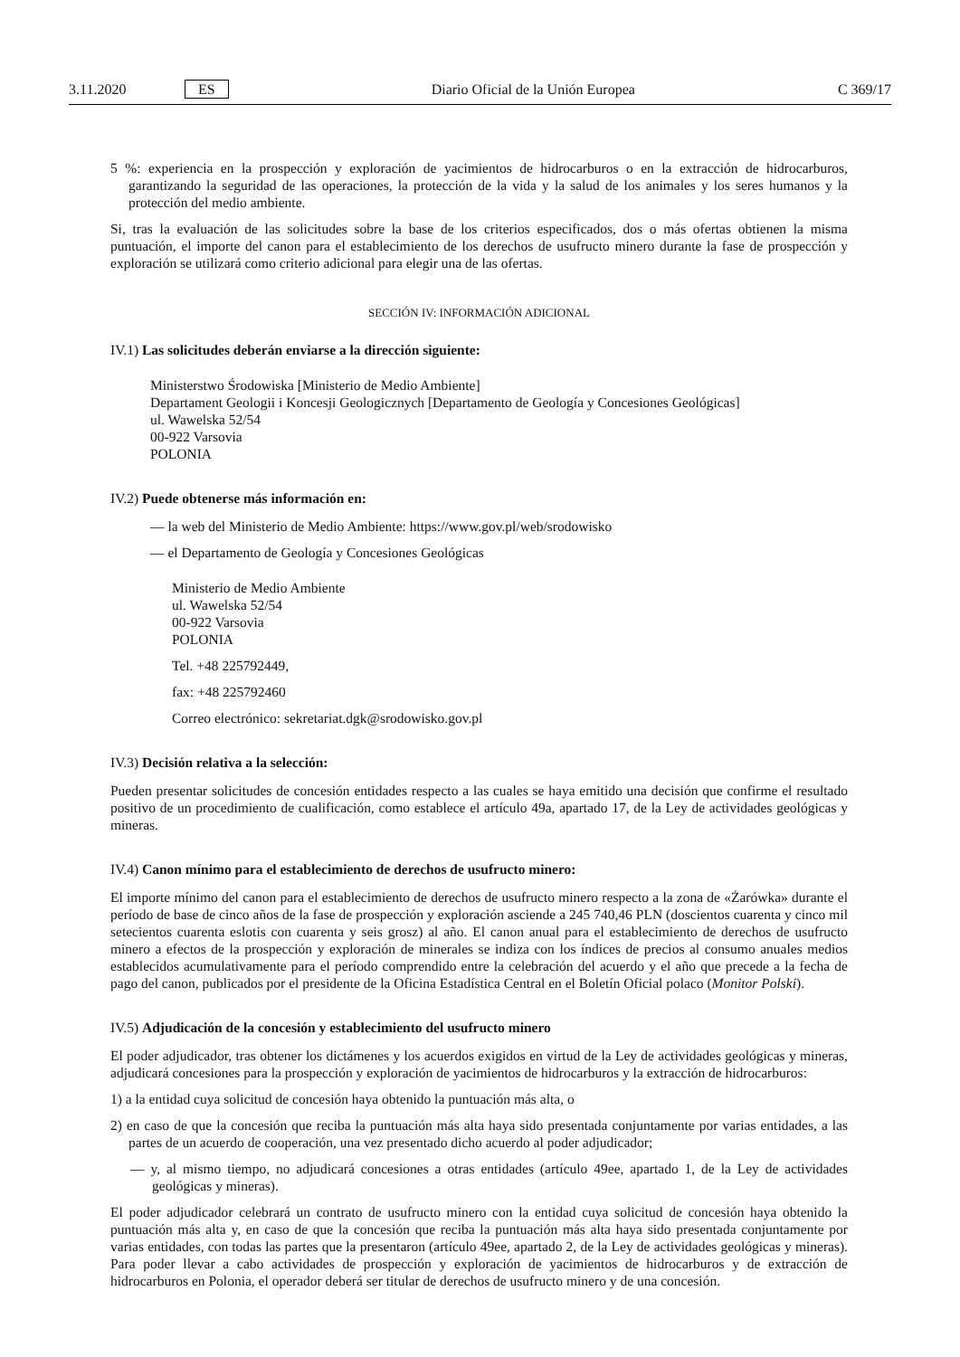3.11.2020 ES Diario Oficial de la Unión Europea C 369/17
5 %: experiencia en la prospección y exploración de yacimientos de hidrocarburos o en la extracción de hidrocarburos, garantizando la seguridad de las operaciones, la protección de la vida y la salud de los animales y los seres humanos y la protección del medio ambiente.
Si, tras la evaluación de las solicitudes sobre la base de los criterios especificados, dos o más ofertas obtienen la misma puntuación, el importe del canon para el establecimiento de los derechos de usufructo minero durante la fase de prospección y exploración se utilizará como criterio adicional para elegir una de las ofertas.
SECCIÓN IV: INFORMACIÓN ADICIONAL
IV.1) Las solicitudes deberán enviarse a la dirección siguiente:
Ministerstwo Środowiska [Ministerio de Medio Ambiente]
Departament Geologii i Koncesji Geologicznych [Departamento de Geología y Concesiones Geológicas]
ul. Wawelska 52/54
00-922 Varsovia
POLONIA
IV.2) Puede obtenerse más información en:
— la web del Ministerio de Medio Ambiente: https://www.gov.pl/web/srodowisko
— el Departamento de Geología y Concesiones Geológicas
Ministerio de Medio Ambiente
ul. Wawelska 52/54
00-922 Varsovia
POLONIA
Tel. +48 225792449,
fax: +48 225792460
Correo electrónico: sekretariat.dgk@srodowisko.gov.pl
IV.3) Decisión relativa a la selección:
Pueden presentar solicitudes de concesión entidades respecto a las cuales se haya emitido una decisión que confirme el resultado positivo de un procedimiento de cualificación, como establece el artículo 49a, apartado 17, de la Ley de actividades geológicas y mineras.
IV.4) Canon mínimo para el establecimiento de derechos de usufructo minero:
El importe mínimo del canon para el establecimiento de derechos de usufructo minero respecto a la zona de «Żarówka» durante el período de base de cinco años de la fase de prospección y exploración asciende a 245 740,46 PLN (doscientos cuarenta y cinco mil setecientos cuarenta eslotis con cuarenta y seis grosz) al año. El canon anual para el establecimiento de derechos de usufructo minero a efectos de la prospección y exploración de minerales se indiza con los índices de precios al consumo anuales medios establecidos acumulativamente para el período comprendido entre la celebración del acuerdo y el año que precede a la fecha de pago del canon, publicados por el presidente de la Oficina Estadística Central en el Boletín Oficial polaco (Monitor Polski).
IV.5) Adjudicación de la concesión y establecimiento del usufructo minero
El poder adjudicador, tras obtener los dictámenes y los acuerdos exigidos en virtud de la Ley de actividades geológicas y mineras, adjudicará concesiones para la prospección y exploración de yacimientos de hidrocarburos y la extracción de hidrocarburos:
1) a la entidad cuya solicitud de concesión haya obtenido la puntuación más alta, o
2) en caso de que la concesión que reciba la puntuación más alta haya sido presentada conjuntamente por varias entidades, a las partes de un acuerdo de cooperación, una vez presentado dicho acuerdo al poder adjudicador;
— y, al mismo tiempo, no adjudicará concesiones a otras entidades (artículo 49ee, apartado 1, de la Ley de actividades geológicas y mineras).
El poder adjudicador celebrará un contrato de usufructo minero con la entidad cuya solicitud de concesión haya obtenido la puntuación más alta y, en caso de que la concesión que reciba la puntuación más alta haya sido presentada conjuntamente por varias entidades, con todas las partes que la presentaron (artículo 49ee, apartado 2, de la Ley de actividades geológicas y mineras). Para poder llevar a cabo actividades de prospección y exploración de yacimientos de hidrocarburos y de extracción de hidrocarburos en Polonia, el operador deberá ser titular de derechos de usufructo minero y de una concesión.